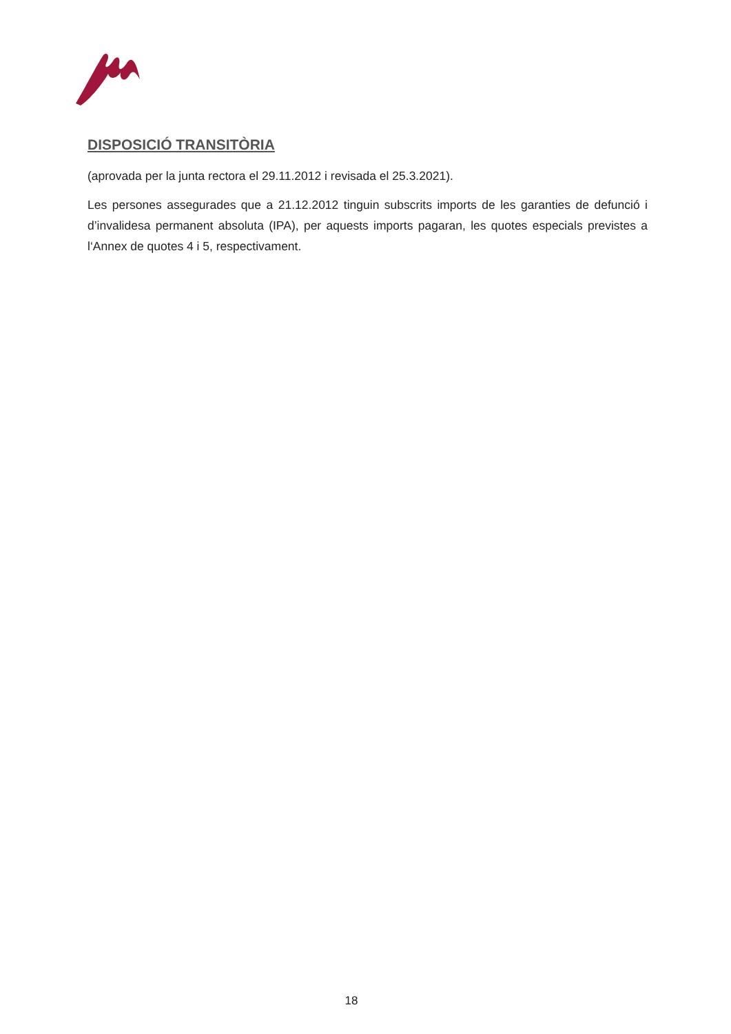DISPOSICIÓ TRANSITÒRIA
(aprovada per la junta rectora el 29.11.2012 i revisada el 25.3.2021).
Les persones assegurades que a 21.12.2012 tinguin subscrits imports de les garanties de defunció i d’invalidesa permanent absoluta (IPA), per aquests imports pagaran, les quotes especials previstes a l‘Annex de quotes 4 i 5, respectivament.
18